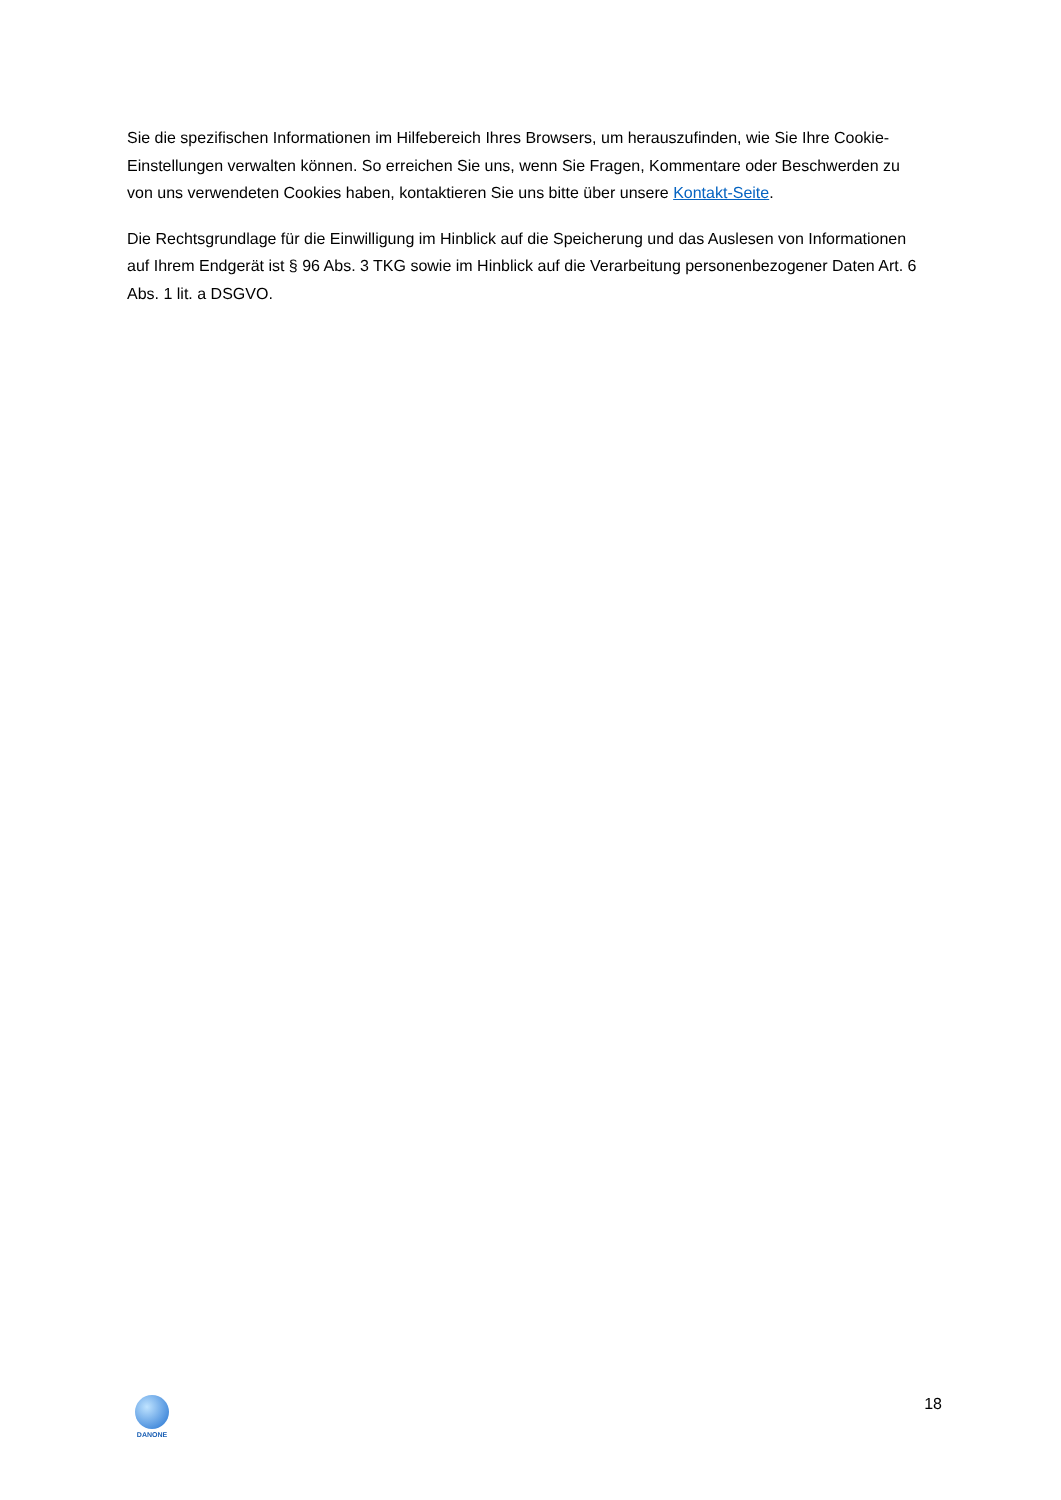Sie die spezifischen Informationen im Hilfebereich Ihres Browsers, um herauszufinden, wie Sie Ihre Cookie-Einstellungen verwalten können. So erreichen Sie uns, wenn Sie Fragen, Kommentare oder Beschwerden zu von uns verwendeten Cookies haben, kontaktieren Sie uns bitte über unsere Kontakt-Seite.
Die Rechtsgrundlage für die Einwilligung im Hinblick auf die Speicherung und das Auslesen von Informationen auf Ihrem Endgerät ist § 96 Abs. 3 TKG sowie im Hinblick auf die Verarbeitung personenbezogener Daten Art. 6 Abs. 1 lit. a DSGVO.
DANONE
18